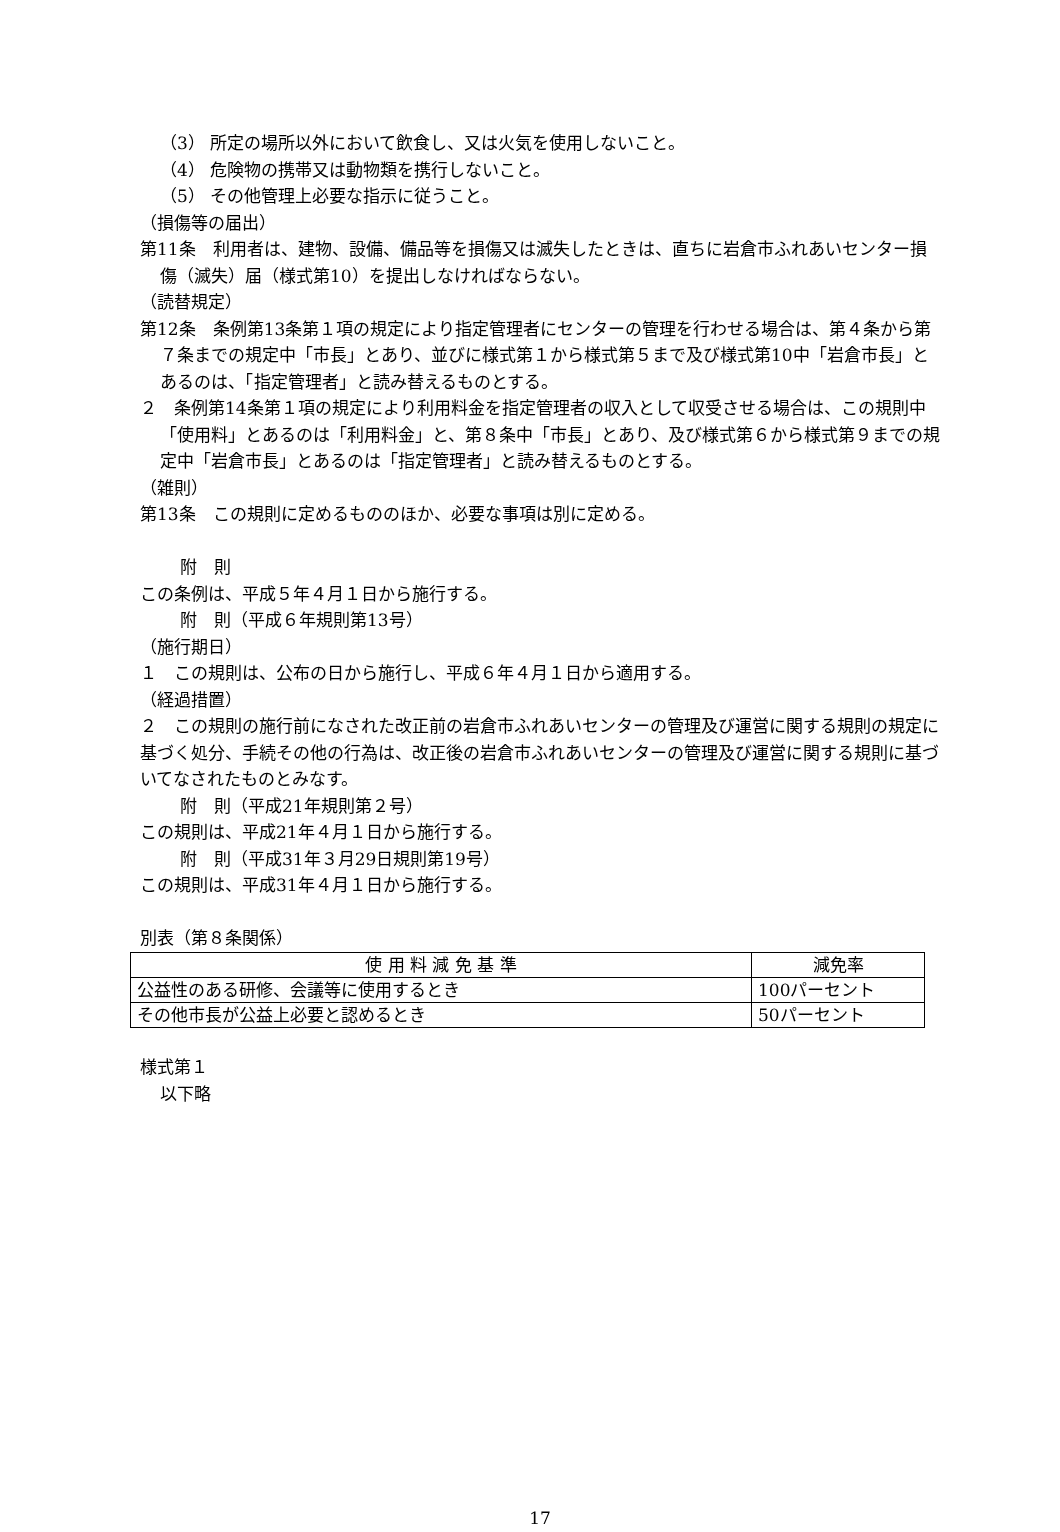（3） 所定の場所以外において飲食し、又は火気を使用しないこと。
（4） 危険物の携帯又は動物類を携行しないこと。
（5） その他管理上必要な指示に従うこと。
（損傷等の届出）
第11条　利用者は、建物、設備、備品等を損傷又は滅失したときは、直ちに岩倉市ふれあいセンター損傷（滅失）届（様式第10）を提出しなければならない。
（読替規定）
第12条　条例第13条第１項の規定により指定管理者にセンターの管理を行わせる場合は、第４条から第７条までの規定中「市長」とあり、並びに様式第１から様式第５まで及び様式第10中「岩倉市長」とあるのは、「指定管理者」と読み替えるものとする。
２　条例第14条第１項の規定により利用料金を指定管理者の収入として収受させる場合は、この規則中「使用料」とあるのは「利用料金」と、第８条中「市長」とあり、及び様式第６から様式第９までの規定中「岩倉市長」とあるのは「指定管理者」と読み替えるものとする。
（雑則）
第13条　この規則に定めるもののほか、必要な事項は別に定める。
附　則
この条例は、平成５年４月１日から施行する。
附　則（平成６年規則第13号）
（施行期日）
１　この規則は、公布の日から施行し、平成６年４月１日から適用する。
（経過措置）
２　この規則の施行前になされた改正前の岩倉市ふれあいセンターの管理及び運営に関する規則の規定に基づく処分、手続その他の行為は、改正後の岩倉市ふれあいセンターの管理及び運営に関する規則に基づいてなされたものとみなす。
附　則（平成21年規則第２号）
この規則は、平成21年４月１日から施行する。
附　則（平成31年３月29日規則第19号）
この規則は、平成31年４月１日から施行する。
別表（第８条関係）
| 使 用 料 減 免 基 準 | 減免率 |
| --- | --- |
| 公益性のある研修、会議等に使用するとき | 100パーセント |
| その他市長が公益上必要と認めるとき | 50パーセント |
様式第１
以下略
17